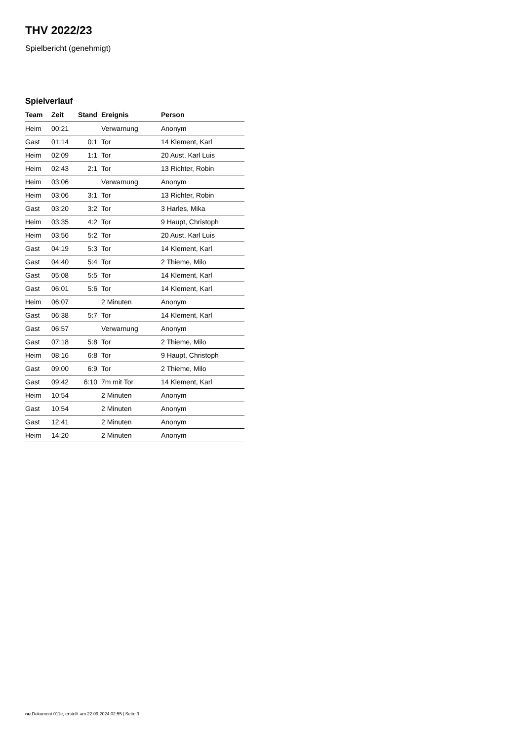THV 2022/23
Spielbericht (genehmigt)
Spielverlauf
| Team | Zeit | Stand | Ereignis | Person |
| --- | --- | --- | --- | --- |
| Heim | 00:21 | | Verwarnung | Anonym |
| Gast | 01:14 | 0:1 | Tor | 14 Klement, Karl |
| Heim | 02:09 | 1:1 | Tor | 20 Aust, Karl Luis |
| Heim | 02:43 | 2:1 | Tor | 13 Richter, Robin |
| Heim | 03:06 | | Verwarnung | Anonym |
| Heim | 03:06 | 3:1 | Tor | 13 Richter, Robin |
| Gast | 03:20 | 3:2 | Tor | 3 Harles, Mika |
| Heim | 03:35 | 4:2 | Tor | 9 Haupt, Christoph |
| Heim | 03:56 | 5:2 | Tor | 20 Aust, Karl Luis |
| Gast | 04:19 | 5:3 | Tor | 14 Klement, Karl |
| Gast | 04:40 | 5:4 | Tor | 2 Thieme, Milo |
| Gast | 05:08 | 5:5 | Tor | 14 Klement, Karl |
| Gast | 06:01 | 5:6 | Tor | 14 Klement, Karl |
| Heim | 06:07 | | 2 Minuten | Anonym |
| Gast | 06:38 | 5:7 | Tor | 14 Klement, Karl |
| Gast | 06:57 | | Verwarnung | Anonym |
| Gast | 07:18 | 5:8 | Tor | 2 Thieme, Milo |
| Heim | 08:16 | 6:8 | Tor | 9 Haupt, Christoph |
| Gast | 09:00 | 6:9 | Tor | 2 Thieme, Milo |
| Gast | 09:42 | 6:10 | 7m mit Tor | 14 Klement, Karl |
| Heim | 10:54 | | 2 Minuten | Anonym |
| Gast | 10:54 | | 2 Minuten | Anonym |
| Gast | 12:41 | | 2 Minuten | Anonym |
| Heim | 14:20 | | 2 Minuten | Anonym |
nu.Dokument 011e, erstellt am 22.09.2024 02:55 | Seite 3